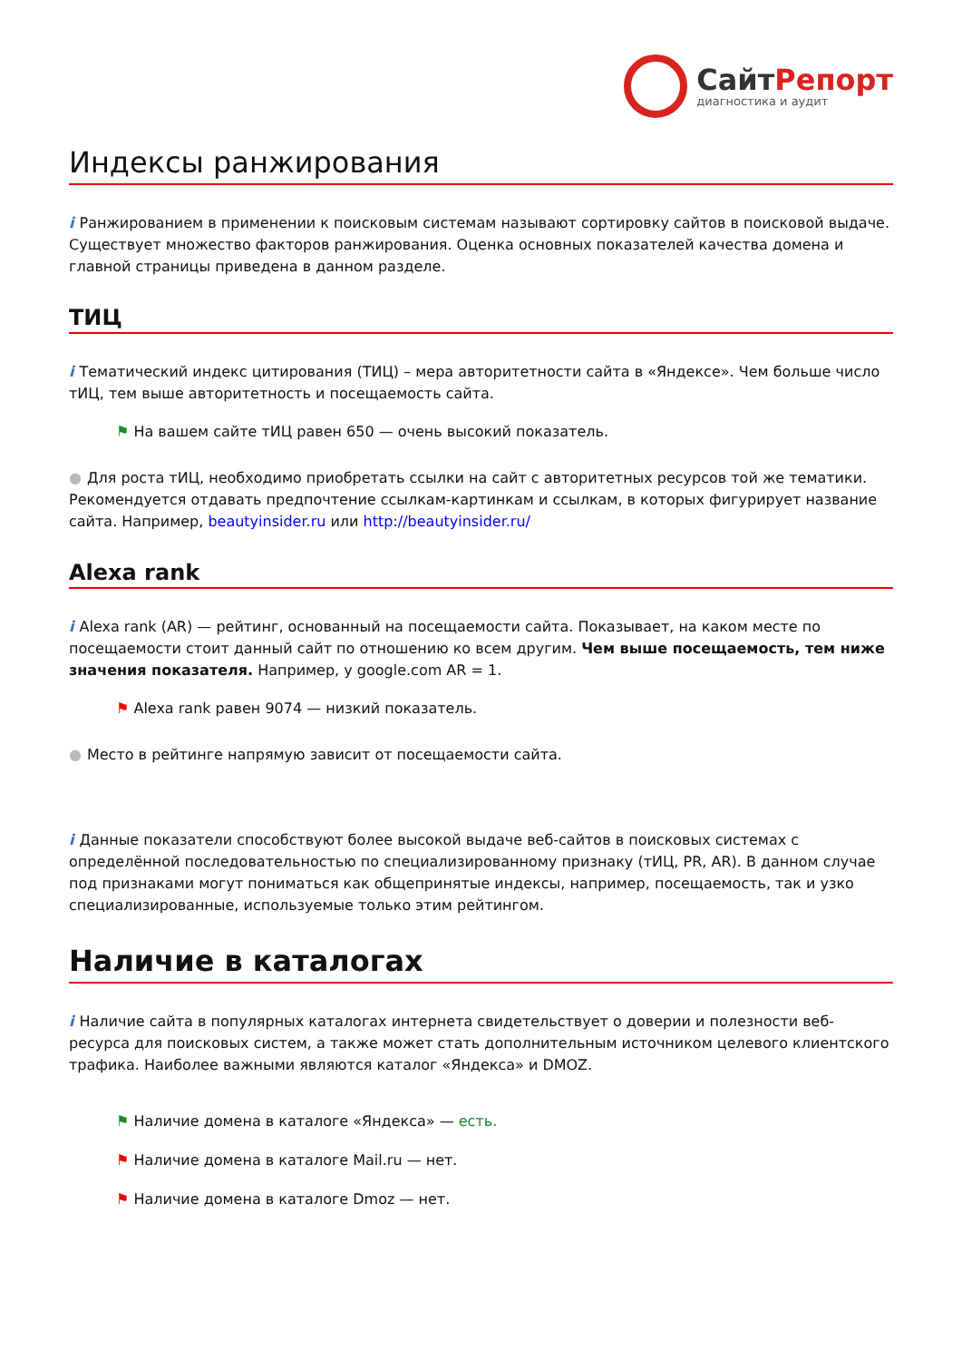СайтРепорт
диагностика и аудит
Индексы ранжирования
i Ранжированием в применении к поисковым системам называют сортировку сайтов в поисковой выдаче. Существует множество факторов ранжирования. Оценка основных показателей качества домена и главной страницы приведена в данном разделе.
ТИЦ
i Тематический индекс цитирования (ТИЦ) – мера авторитетности сайта в «Яндексе». Чем больше число тИЦ, тем выше авторитетность и посещаемость сайта.
⚑ На вашем сайте тИЦ равен 650 — очень высокий показатель.
● Для роста тИЦ, необходимо приобретать ссылки на сайт с авторитетных ресурсов той же тематики. Рекомендуется отдавать предпочтение ссылкам-картинкам и ссылкам, в которых фигурирует название сайта. Например, beautyinsider.ru или http://beautyinsider.ru/
Alexa rank
i Alexa rank (AR) — рейтинг, основанный на посещаемости сайта. Показывает, на каком месте по посещаемости стоит данный сайт по отношению ко всем другим. Чем выше посещаемость, тем ниже значения показателя. Например, у google.com AR = 1.
⚑ Alexa rank равен 9074 — низкий показатель.
● Место в рейтинге напрямую зависит от посещаемости сайта.
i Данные показатели способствуют более высокой выдаче веб-сайтов в поисковых системах с определённой последовательностью по специализированному признаку (тИЦ, PR, AR). В данном случае под признаками могут пониматься как общепринятые индексы, например, посещаемость, так и узко специализированные, используемые только этим рейтингом.
Наличие в каталогах
i Наличие сайта в популярных каталогах интернета свидетельствует о доверии и полезности веб-ресурса для поисковых систем, а также может стать дополнительным источником целевого клиентского трафика. Наиболее важными являются каталог «Яндекса» и DMOZ.
⚑ Наличие домена в каталоге «Яндекса» — есть.
⚑ Наличие домена в каталоге Mail.ru — нет.
⚑ Наличие домена в каталоге Dmoz — нет.